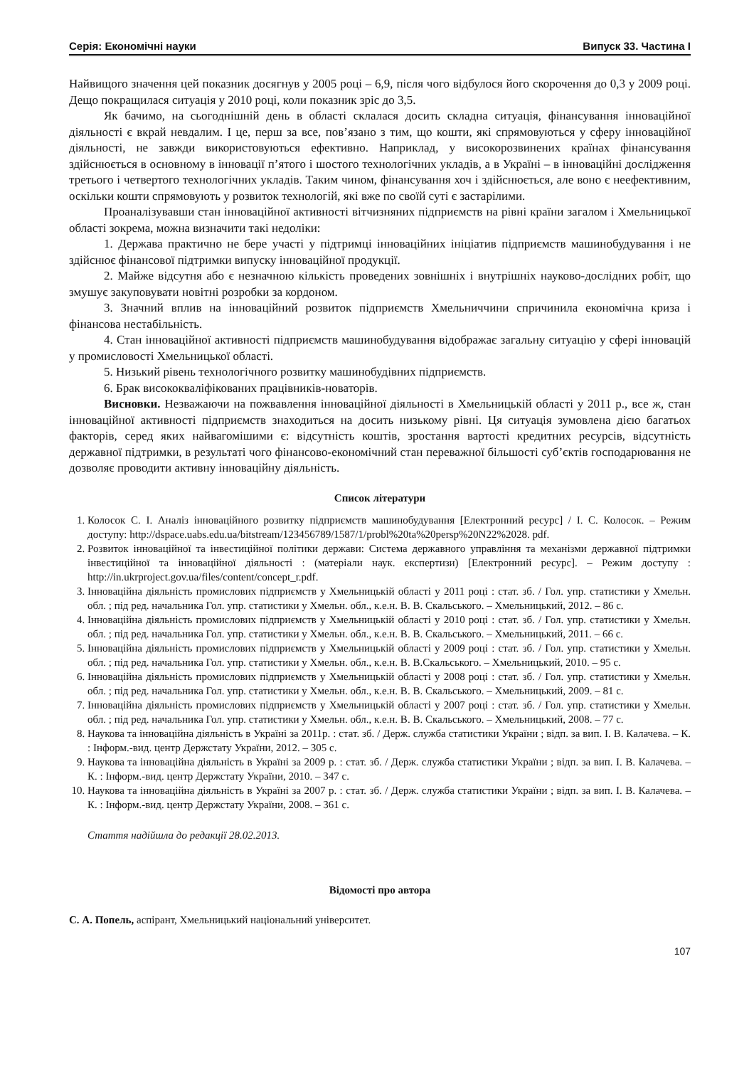Серія: Економічні науки Випуск 33. Частина I
Найвищого значення цей показник досягнув у 2005 році – 6,9, після чого відбулося його скорочення до 0,3 у 2009 році. Дещо покращилася ситуація у 2010 році, коли показник зріс до 3,5.
Як бачимо, на сьогоднішній день в області склалася досить складна ситуація, фінансування інноваційної діяльності є вкрай невдалим. І це, перш за все, пов’язано з тим, що кошти, які спрямовуються у сферу інноваційної діяльності, не завжди використовуються ефективно. Наприклад, у високорозвинених країнах фінансування здійснюється в основному в інновації п’ятого і шостого технологічних укладів, а в Україні – в інноваційні дослідження третього і четвертого технологічних укладів. Таким чином, фінансування хоч і здійснюється, але воно є неефективним, оскільки кошти спрямовують у розвиток технологій, які вже по своїй суті є застарілими.
Проаналізувавши стан інноваційної активності вітчизняних підприємств на рівні країни загалом і Хмельницької області зокрема, можна визначити такі недоліки:
1. Держава практично не бере участі у підтримці інноваційних ініціатив підприємств машинобудування і не здійснює фінансової підтримки випуску інноваційної продукції.
2. Майже відсутня або є незначною кількість проведених зовнішніх і внутрішніх науково-дослідних робіт, що змушує закуповувати новітні розробки за кордоном.
3. Значний вплив на інноваційний розвиток підприємств Хмельниччини спричинила економічна криза і фінансова нестабільність.
4. Стан інноваційної активності підприємств машинобудування відображає загальну ситуацію у сфері інновацій у промисловості Хмельницької області.
5. Низький рівень технологічного розвитку машинобудівних підприємств.
6. Брак висококваліфікованих працівників-новаторів.
Висновки. Незважаючи на пожвавлення інноваційної діяльності в Хмельницькій області у 2011 р., все ж, стан інноваційної активності підприємств знаходиться на досить низькому рівні. Ця ситуація зумовлена дією багатьох факторів, серед яких найвагомішими є: відсутність коштів, зростання вартості кредитних ресурсів, відсутність державної підтримки, в результаті чого фінансово-економічний стан переважної більшості суб’єктів господарювання не дозволяє проводити активну інноваційну діяльність.
Список літератури
1. Колосок С. І. Аналіз інноваційного розвитку підприємств машинобудування [Електронний ресурс] / І. С. Колосок. – Режим доступу: http://dspace.uabs.edu.ua/bitstream/123456789/1587/1/probl%20ta%20persp%20N22%2028. pdf.
2. Розвиток інноваційної та інвестиційної політики держави: Система державного управління та механізми державної підтримки інвестиційної та інноваційної діяльності : (матеріали наук. експертизи) [Електронний ресурс]. – Режим доступу : http://in.ukrproject.gov.ua/files/content/concept_r.pdf.
3. Інноваційна діяльність промислових підприємств у Хмельницькій області у 2011 році : стат. зб. / Гол. упр. статистики у Хмельн. обл. ; під ред. начальника Гол. упр. статистики у Хмельн. обл., к.е.н. В. В. Скальського. – Хмельницький, 2012. – 86 с.
4. Інноваційна діяльність промислових підприємств у Хмельницькій області у 2010 році : стат. зб. / Гол. упр. статистики у Хмельн. обл. ; під ред. начальника Гол. упр. статистики у Хмельн. обл., к.е.н. В. В. Скальського. – Хмельницький, 2011. – 66 с.
5. Інноваційна діяльність промислових підприємств у Хмельницькій області у 2009 році : стат. зб. / Гол. упр. статистики у Хмельн. обл. ; під ред. начальника Гол. упр. статистики у Хмельн. обл., к.е.н. В. В.Скальського. – Хмельницький, 2010. – 95 с.
6. Інноваційна діяльність промислових підприємств у Хмельницькій області у 2008 році : стат. зб. / Гол. упр. статистики у Хмельн. обл. ; під ред. начальника Гол. упр. статистики у Хмельн. обл., к.е.н. В. В. Скальського. – Хмельницький, 2009. – 81 с.
7. Інноваційна діяльність промислових підприємств у Хмельницькій області у 2007 році : стат. зб. / Гол. упр. статистики у Хмельн. обл. ; під ред. начальника Гол. упр. статистики у Хмельн. обл., к.е.н. В. В. Скальського. – Хмельницький, 2008. – 77 с.
8. Наукова та інноваційна діяльність в Україні за 2011р. : стат. зб. / Держ. служба статистики України ; відп. за вип. І. В. Калачева. – К. : Інформ.-вид. центр Держстату України, 2012. – 305 с.
9. Наукова та інноваційна діяльність в Україні за 2009 р. : стат. зб. / Держ. служба статистики України ; відп. за вип. І. В. Калачева. – К. : Інформ.-вид. центр Держстату України, 2010. – 347 с.
10. Наукова та інноваційна діяльність в Україні за 2007 р. : стат. зб. / Держ. служба статистики України ; відп. за вип. І. В. Калачева. – К. : Інформ.-вид. центр Держстату України, 2008. – 361 с.
Стаття надійшла до редакції 28.02.2013.
Відомості про автора
С. А. Попель, аспірант, Хмельницький національний університет.
107